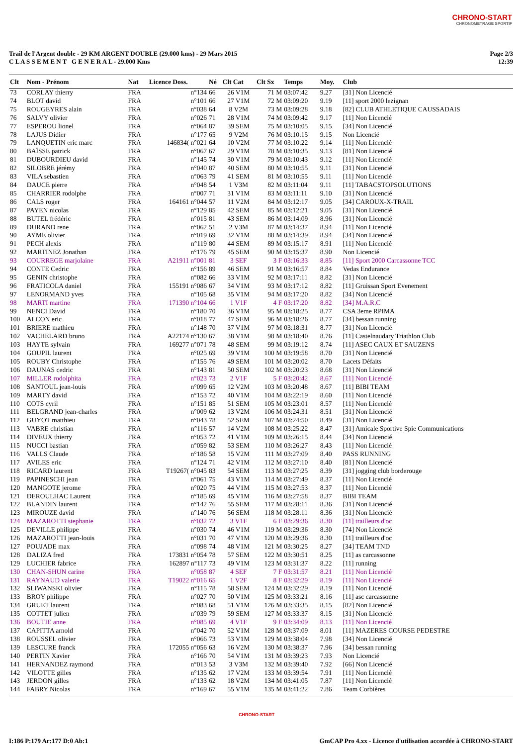CHRONO-START
CHRONOMETRAGE SPORTIF
Trail de l'Argent double - 29 KM ARGENT DOUBLE (29.000 kms) - 29 Mars 2015
C L A S S E M E N T G E N E R A L - 29.000 Kms
Page 2/3
12:39
| Clt | Nom - Prénom | Nat | Licence Doss. | Né | Clt Cat | Clt Sx | Temps | Moy. | Club |
| --- | --- | --- | --- | --- | --- | --- | --- | --- | --- |
| 73 | CORLAY thierry | FRA | n°134 | 66 | 26 V1M | 71 M | 03:07:42 | 9.27 | [31] Non Licencié |
| 74 | BLOT david | FRA | n°101 | 66 | 27 V1M | 72 M | 03:09:20 | 9.19 | [11] sport 2000 lezignan |
| 75 | ROUGEYRES alain | FRA | n°038 | 64 | 8 V2M | 73 M | 03:09:28 | 9.18 | [82] CLUB ATHLETIQUE CAUSSADAIS |
| 76 | SALVY olivier | FRA | n°026 | 71 | 28 V1M | 74 M | 03:09:42 | 9.17 | [11] Non Licencié |
| 77 | ESPEROU lionel | FRA | n°064 | 87 | 39 SEM | 75 M | 03:10:05 | 9.15 | [34] Non Licencié |
| 78 | LAJUS Didier | FRA | n°177 | 65 | 9 V2M | 76 M | 03:10:15 | 9.15 | Non Licencié |
| 79 | LANQUETIN eric marc | FRA | 146834( n°021 | 64 | 10 V2M | 77 M | 03:10:22 | 9.14 | [11] Non Licencié |
| 80 | BAÏSSE patrick | FRA | n°067 | 67 | 29 V1M | 78 M | 03:10:35 | 9.13 | [81] Non Licencié |
| 81 | DUBOURDIEU david | FRA | n°145 | 74 | 30 V1M | 79 M | 03:10:43 | 9.12 | [11] Non Licencié |
| 82 | SILOBRE jérémy | FRA | n°040 | 87 | 40 SEM | 80 M | 03:10:55 | 9.11 | [31] Non Licencié |
| 83 | VILA sebastien | FRA | n°063 | 79 | 41 SEM | 81 M | 03:10:55 | 9.11 | [11] Non Licencié |
| 84 | DAUCE pierre | FRA | n°048 | 54 | 1 V3M | 82 M | 03:11:04 | 9.11 | [11] TABACSTOPSOLUTIONS |
| 85 | CHARRIER rodolphe | FRA | n°007 | 71 | 31 V1M | 83 M | 03:11:11 | 9.10 | [31] Non Licencié |
| 86 | CALS roger | FRA | 164161 n°044 | 57 | 11 V2M | 84 M | 03:12:17 | 9.05 | [34] CAROUX-X-TRAIL |
| 87 | PAYEN nicolas | FRA | n°129 | 85 | 42 SEM | 85 M | 03:12:21 | 9.05 | [31] Non Licencié |
| 88 | BUTEL frédéric | FRA | n°015 | 81 | 43 SEM | 86 M | 03:14:09 | 8.96 | [31] Non Licencié |
| 89 | DURAND rene | FRA | n°062 | 51 | 2 V3M | 87 M | 03:14:37 | 8.94 | [11] Non Licencié |
| 90 | AYME olivier | FRA | n°019 | 69 | 32 V1M | 88 M | 03:14:39 | 8.94 | [34] Non Licencié |
| 91 | PECH alexis | FRA | n°119 | 80 | 44 SEM | 89 M | 03:15:17 | 8.91 | [11] Non Licencié |
| 92 | MARTINEZ Jonathan | FRA | n°176 | 79 | 45 SEM | 90 M | 03:15:37 | 8.90 | Non Licencié |
| 93 | COURREGE marjolaine | FRA | A21911 n°001 | 81 | 3 SEF | 3 F | 03:16:33 | 8.85 | [11] Sport 2000 Carcassonne TCC |
| 94 | CONTE Cedric | FRA | n°156 | 89 | 46 SEM | 91 M | 03:16:57 | 8.84 | Vedas Endurance |
| 95 | GENIN christophe | FRA | n°082 | 66 | 33 V1M | 92 M | 03:17:11 | 8.82 | [31] Non Licencié |
| 96 | FRATICOLA daniel | FRA | 155191 n°086 | 67 | 34 V1M | 93 M | 03:17:12 | 8.82 | [11] Gruissan Sport Evenement |
| 97 | LENORMAND yves | FRA | n°105 | 68 | 35 V1M | 94 M | 03:17:20 | 8.82 | [34] Non Licencié |
| 98 | MARTI martine | FRA | 171390 n°104 | 66 | 1 V1F | 4 F | 03:17:20 | 8.82 | [34] M.A.R.C |
| 99 | NENCI David | FRA | n°180 | 70 | 36 V1M | 95 M | 03:18:25 | 8.77 | CSA 3eme RPIMA |
| 100 | ALCON eric | FRA | n°018 | 77 | 47 SEM | 96 M | 03:18:26 | 8.77 | [34] bessan running |
| 101 | BRIERE mathieu | FRA | n°148 | 70 | 37 V1M | 97 M | 03:18:31 | 8.77 | [31] Non Licencié |
| 102 | VACHELARD bruno | FRA | A22174 n°130 | 67 | 38 V1M | 98 M | 03:18:40 | 8.76 | [11] Castelnaudary Triathlon Club |
| 103 | HAYTE sylvain | FRA | 169277 n°071 | 78 | 48 SEM | 99 M | 03:19:12 | 8.74 | [11] ASEC CAUX ET SAUZENS |
| 104 | GOUPIL laurent | FRA | n°025 | 69 | 39 V1M | 100 M | 03:19:58 | 8.70 | [31] Non Licencié |
| 105 | ROUBY Christophe | FRA | n°155 | 76 | 49 SEM | 101 M | 03:20:02 | 8.70 | Lacets Défaits |
| 106 | DAUNAS cedric | FRA | n°143 | 81 | 50 SEM | 102 M | 03:20:23 | 8.68 | [31] Non Licencié |
| 107 | MILLER rodolphita | FRA | n°023 | 73 | 2 V1F | 5 F | 03:20:42 | 8.67 | [11] Non Licencié |
| 108 | SANTOUL jean-louis | FRA | n°099 | 65 | 12 V2M | 103 M | 03:20:48 | 8.67 | [11] BIBI TEAM |
| 109 | MARTY david | FRA | n°153 | 72 | 40 V1M | 104 M | 03:22:19 | 8.60 | [11] Non Licencié |
| 110 | COTS cyril | FRA | n°151 | 85 | 51 SEM | 105 M | 03:23:01 | 8.57 | [11] Non Licencié |
| 111 | BELGRAND jean-charles | FRA | n°009 | 62 | 13 V2M | 106 M | 03:24:31 | 8.51 | [31] Non Licencié |
| 112 | GUYOT matthieu | FRA | n°043 | 78 | 52 SEM | 107 M | 03:24:50 | 8.49 | [31] Non Licencié |
| 113 | VABRE christian | FRA | n°116 | 57 | 14 V2M | 108 M | 03:25:22 | 8.47 | [31] Amicale Sportive Spie Communications |
| 114 | DIVEUX thierry | FRA | n°053 | 72 | 41 V1M | 109 M | 03:26:15 | 8.44 | [34] Non Licencié |
| 115 | NUCCI bastian | FRA | n°059 | 82 | 53 SEM | 110 M | 03:26:27 | 8.43 | [11] Non Licencié |
| 116 | VALLS Claude | FRA | n°186 | 58 | 15 V2M | 111 M | 03:27:09 | 8.40 | PASS RUNNING |
| 117 | AVILES eric | FRA | n°124 | 71 | 42 V1M | 112 M | 03:27:10 | 8.40 | [81] Non Licencié |
| 118 | RICARD laurent | FRA | T19267( n°045 | 83 | 54 SEM | 113 M | 03:27:25 | 8.39 | [31] jogging club borderouge |
| 119 | PAPINESCHI jean | FRA | n°061 | 75 | 43 V1M | 114 M | 03:27:49 | 8.37 | [11] Non Licencié |
| 120 | MANGOTE jerome | FRA | n°020 | 75 | 44 V1M | 115 M | 03:27:53 | 8.37 | [11] Non Licencié |
| 121 | DEROULHAC Laurent | FRA | n°185 | 69 | 45 V1M | 116 M | 03:27:58 | 8.37 | BIBI TEAM |
| 122 | BLANDIN laurent | FRA | n°142 | 76 | 55 SEM | 117 M | 03:28:11 | 8.36 | [31] Non Licencié |
| 123 | MIROUZE david | FRA | n°140 | 76 | 56 SEM | 118 M | 03:28:11 | 8.36 | [31] Non Licencié |
| 124 | MAZAROTTI stephanie | FRA | n°032 | 72 | 3 V1F | 6 F | 03:29:36 | 8.30 | [11] trailleurs d'oc |
| 125 | DEVILLE philippe | FRA | n°030 | 74 | 46 V1M | 119 M | 03:29:36 | 8.30 | [74] Non Licencié |
| 126 | MAZAROTTI jean-louis | FRA | n°031 | 70 | 47 V1M | 120 M | 03:29:36 | 8.30 | [11] trailleurs d'oc |
| 127 | POUJADE max | FRA | n°098 | 74 | 48 V1M | 121 M | 03:30:25 | 8.27 | [34] TEAM TND |
| 128 | DALIZA fred | FRA | 173831 n°054 | 78 | 57 SEM | 122 M | 03:30:51 | 8.25 | [11] as carcassonne |
| 129 | LUCHIER fabrice | FRA | 162897 n°117 | 73 | 49 V1M | 123 M | 03:31:37 | 8.22 | [11] running |
| 130 | CHAN-SHUN carine | FRA | n°058 | 87 | 4 SEF | 7 F | 03:31:57 | 8.21 | [11] Non Licencié |
| 131 | RAYNAUD valerie | FRA | T19022 n°016 | 65 | 1 V2F | 8 F | 03:32:29 | 8.19 | [11] Non Licencié |
| 132 | SLIWANSKI olivier | FRA | n°115 | 78 | 58 SEM | 124 M | 03:32:29 | 8.19 | [11] Non Licencié |
| 133 | BROY philippe | FRA | n°027 | 70 | 50 V1M | 125 M | 03:33:21 | 8.16 | [11] asc carcassonne |
| 134 | GRUET laurent | FRA | n°083 | 68 | 51 V1M | 126 M | 03:33:35 | 8.15 | [82] Non Licencié |
| 135 | COTTET julien | FRA | n°039 | 79 | 59 SEM | 127 M | 03:33:37 | 8.15 | [31] Non Licencié |
| 136 | BOUTIE anne | FRA | n°085 | 69 | 4 V1F | 9 F | 03:34:09 | 8.13 | [11] Non Licencié |
| 137 | CAPITTA arnold | FRA | n°042 | 70 | 52 V1M | 128 M | 03:37:09 | 8.01 | [11] MAZERES COURSE PEDESTRE |
| 138 | ROUSSEL olivier | FRA | n°066 | 73 | 53 V1M | 129 M | 03:38:04 | 7.98 | [34] Non Licencié |
| 139 | LESCURE franck | FRA | 172055 n°056 | 63 | 16 V2M | 130 M | 03:38:37 | 7.96 | [34] bessan running |
| 140 | PERTIN Xavier | FRA | n°166 | 70 | 54 V1M | 131 M | 03:39:23 | 7.93 | Non Licencié |
| 141 | HERNANDEZ raymond | FRA | n°013 | 53 | 3 V3M | 132 M | 03:39:40 | 7.92 | [66] Non Licencié |
| 142 | VILOTTE gilles | FRA | n°135 | 62 | 17 V2M | 133 M | 03:39:54 | 7.91 | [11] Non Licencié |
| 143 | JERDON gilles | FRA | n°133 | 62 | 18 V2M | 134 M | 03:41:05 | 7.87 | [11] Non Licencié |
| 144 | FABRY Nicolas | FRA | n°169 | 67 | 55 V1M | 135 M | 03:41:22 | 7.86 | Team Corbières |
CHRONO-START
I:186 P:179 Ar:177 D:0 Ab:1 GmCAP Pro 4.xx - Licence d'utilisation accordée à CHRONO-START